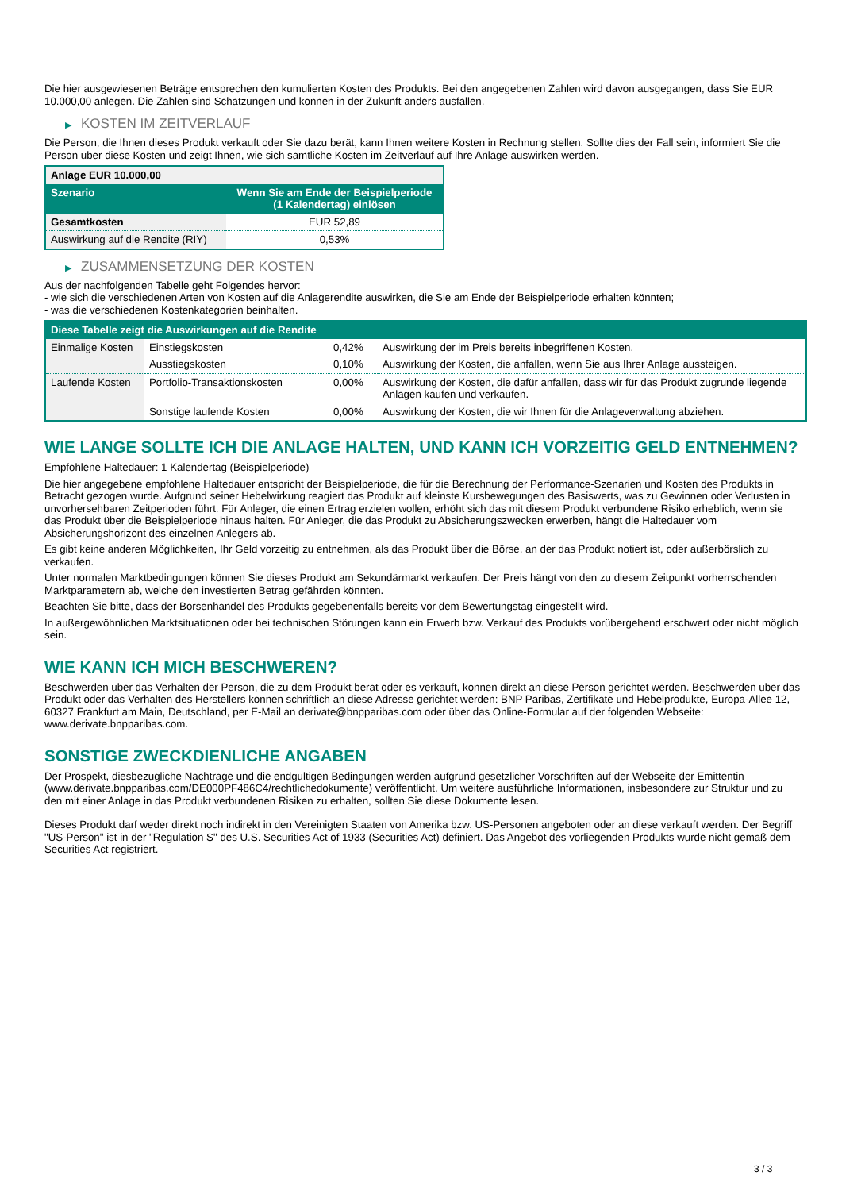Die hier ausgewiesenen Beträge entsprechen den kumulierten Kosten des Produkts. Bei den angegebenen Zahlen wird davon ausgegangen, dass Sie EUR 10.000,00 anlegen. Die Zahlen sind Schätzungen und können in der Zukunft anders ausfallen.
▶ KOSTEN IM ZEITVERLAUF
Die Person, die Ihnen dieses Produkt verkauft oder Sie dazu berät, kann Ihnen weitere Kosten in Rechnung stellen. Sollte dies der Fall sein, informiert Sie die Person über diese Kosten und zeigt Ihnen, wie sich sämtliche Kosten im Zeitverlauf auf Ihre Anlage auswirken werden.
| Anlage EUR 10.000,00 | |
| --- | --- |
| Szenario | Wenn Sie am Ende der Beispielperiode (1 Kalendertag) einlösen |
| Gesamtkosten | EUR 52,89 |
| Auswirkung auf die Rendite (RIY) | 0,53% |
▶ ZUSAMMENSETZUNG DER KOSTEN
Aus der nachfolgenden Tabelle geht Folgendes hervor:
- wie sich die verschiedenen Arten von Kosten auf die Anlagerendite auswirken, die Sie am Ende der Beispielperiode erhalten könnten;
- was die verschiedenen Kostenkategorien beinhalten.
| Diese Tabelle zeigt die Auswirkungen auf die Rendite | | | |
| --- | --- | --- | --- |
| Einmalige Kosten | Einstiegskosten | 0,42% | Auswirkung der im Preis bereits inbegriffenen Kosten. |
| | Ausstiegskosten | 0,10% | Auswirkung der Kosten, die anfallen, wenn Sie aus Ihrer Anlage aussteigen. |
| Laufende Kosten | Portfolio-Transaktionskosten | 0,00% | Auswirkung der Kosten, die dafür anfallen, dass wir für das Produkt zugrunde liegende Anlagen kaufen und verkaufen. |
| | Sonstige laufende Kosten | 0,00% | Auswirkung der Kosten, die wir Ihnen für die Anlageverwaltung abziehen. |
WIE LANGE SOLLTE ICH DIE ANLAGE HALTEN, UND KANN ICH VORZEITIG GELD ENTNEHMEN?
Empfohlene Haltedauer: 1 Kalendertag (Beispielperiode)
Die hier angegebene empfohlene Haltedauer entspricht der Beispielperiode, die für die Berechnung der Performance-Szenarien und Kosten des Produkts in Betracht gezogen wurde. Aufgrund seiner Hebelwirkung reagiert das Produkt auf kleinste Kursbewegungen des Basiswerts, was zu Gewinnen oder Verlusten in unvorhersehbaren Zeitperioden führt. Für Anleger, die einen Ertrag erzielen wollen, erhöht sich das mit diesem Produkt verbundene Risiko erheblich, wenn sie das Produkt über die Beispielperiode hinaus halten. Für Anleger, die das Produkt zu Absicherungszwecken erwerben, hängt die Haltedauer vom Absicherungshorizont des einzelnen Anlegers ab.
Es gibt keine anderen Möglichkeiten, Ihr Geld vorzeitig zu entnehmen, als das Produkt über die Börse, an der das Produkt notiert ist, oder außerbörslich zu verkaufen.
Unter normalen Marktbedingungen können Sie dieses Produkt am Sekundärmarkt verkaufen. Der Preis hängt von den zu diesem Zeitpunkt vorherrschenden Marktparametern ab, welche den investierten Betrag gefährden könnten.
Beachten Sie bitte, dass der Börsenhandel des Produkts gegebenenfalls bereits vor dem Bewertungstag eingestellt wird.
In außergewöhnlichen Marktsituationen oder bei technischen Störungen kann ein Erwerb bzw. Verkauf des Produkts vorübergehend erschwert oder nicht möglich sein.
WIE KANN ICH MICH BESCHWEREN?
Beschwerden über das Verhalten der Person, die zu dem Produkt berät oder es verkauft, können direkt an diese Person gerichtet werden. Beschwerden über das Produkt oder das Verhalten des Herstellers können schriftlich an diese Adresse gerichtet werden: BNP Paribas, Zertifikate und Hebelprodukte, Europa-Allee 12, 60327 Frankfurt am Main, Deutschland, per E-Mail an derivate@bnpparibas.com oder über das Online-Formular auf der folgenden Webseite: www.derivate.bnpparibas.com.
SONSTIGE ZWECKDIENLICHE ANGABEN
Der Prospekt, diesbezügliche Nachträge und die endgültigen Bedingungen werden aufgrund gesetzlicher Vorschriften auf der Webseite der Emittentin (www.derivate.bnpparibas.com/DE000PF486C4/rechtlichedokumente) veröffentlicht. Um weitere ausführliche Informationen, insbesondere zur Struktur und zu den mit einer Anlage in das Produkt verbundenen Risiken zu erhalten, sollten Sie diese Dokumente lesen.
Dieses Produkt darf weder direkt noch indirekt in den Vereinigten Staaten von Amerika bzw. US-Personen angeboten oder an diese verkauft werden. Der Begriff "US-Person" ist in der "Regulation S" des U.S. Securities Act of 1933 (Securities Act) definiert. Das Angebot des vorliegenden Produkts wurde nicht gemäß dem Securities Act registriert.
3 / 3